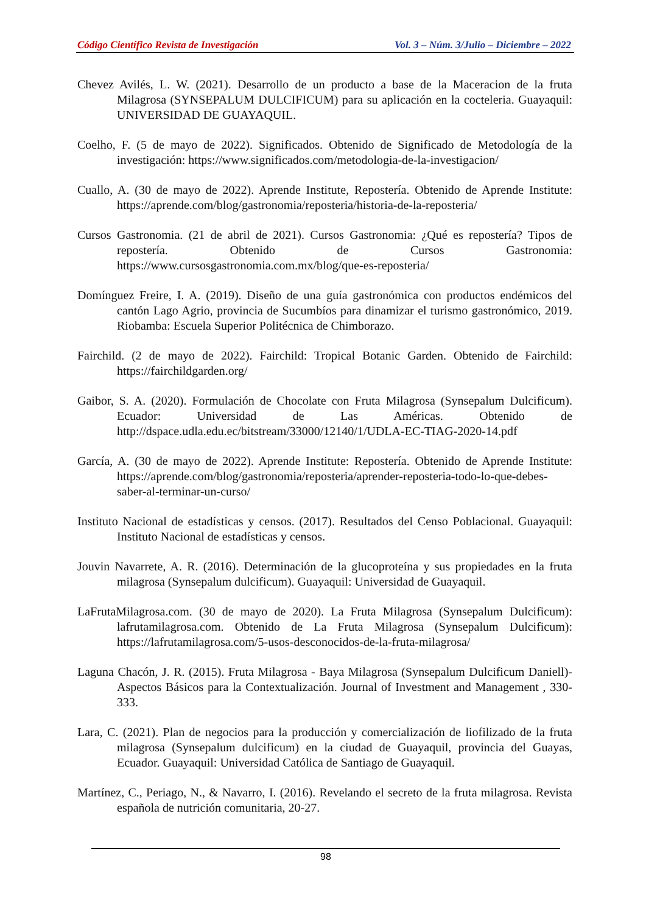Código Científico Revista de Investigación Vol. 3 – Núm. 3/Julio – Diciembre – 2022
Chevez Avilés, L. W. (2021). Desarrollo de un producto a base de la Maceracion de la fruta Milagrosa (SYNSEPALUM DULCIFICUM) para su aplicación en la cocteleria. Guayaquil: UNIVERSIDAD DE GUAYAQUIL.
Coelho, F. (5 de mayo de 2022). Significados. Obtenido de Significado de Metodología de la investigación: https://www.significados.com/metodologia-de-la-investigacion/
Cuallo, A. (30 de mayo de 2022). Aprende Institute, Repostería. Obtenido de Aprende Institute: https://aprende.com/blog/gastronomia/reposteria/historia-de-la-reposteria/
Cursos Gastronomia. (21 de abril de 2021). Cursos Gastronomia: ¿Qué es repostería? Tipos de repostería. Obtenido de Cursos Gastronomia: https://www.cursosgastronomia.com.mx/blog/que-es-reposteria/
Domínguez Freire, I. A. (2019). Diseño de una guía gastronómica con productos endémicos del cantón Lago Agrio, provincia de Sucumbíos para dinamizar el turismo gastronómico, 2019. Riobamba: Escuela Superior Politécnica de Chimborazo.
Fairchild. (2 de mayo de 2022). Fairchild: Tropical Botanic Garden. Obtenido de Fairchild: https://fairchildgarden.org/
Gaibor, S. A. (2020). Formulación de Chocolate con Fruta Milagrosa (Synsepalum Dulcificum). Ecuador: Universidad de Las Américas. Obtenido de http://dspace.udla.edu.ec/bitstream/33000/12140/1/UDLA-EC-TIAG-2020-14.pdf
García, A. (30 de mayo de 2022). Aprende Institute: Repostería. Obtenido de Aprende Institute: https://aprende.com/blog/gastronomia/reposteria/aprender-reposteria-todo-lo-que-debes-saber-al-terminar-un-curso/
Instituto Nacional de estadísticas y censos. (2017). Resultados del Censo Poblacional. Guayaquil: Instituto Nacional de estadísticas y censos.
Jouvin Navarrete, A. R. (2016). Determinación de la glucoproteína y sus propiedades en la fruta milagrosa (Synsepalum dulcificum). Guayaquil: Universidad de Guayaquil.
LaFrutaMilagrosa.com. (30 de mayo de 2020). La Fruta Milagrosa (Synsepalum Dulcificum): lafrutamilagrosa.com. Obtenido de La Fruta Milagrosa (Synsepalum Dulcificum): https://lafrutamilagrosa.com/5-usos-desconocidos-de-la-fruta-milagrosa/
Laguna Chacón, J. R. (2015). Fruta Milagrosa - Baya Milagrosa (Synsepalum Dulcificum Daniell)-Aspectos Básicos para la Contextualización. Journal of Investment and Management , 330-333.
Lara, C. (2021). Plan de negocios para la producción y comercialización de liofilizado de la fruta milagrosa (Synsepalum dulcificum) en la ciudad de Guayaquil, provincia del Guayas, Ecuador. Guayaquil: Universidad Católica de Santiago de Guayaquil.
Martínez, C., Periago, N., & Navarro, I. (2016). Revelando el secreto de la fruta milagrosa. Revista española de nutrición comunitaria, 20-27.
98